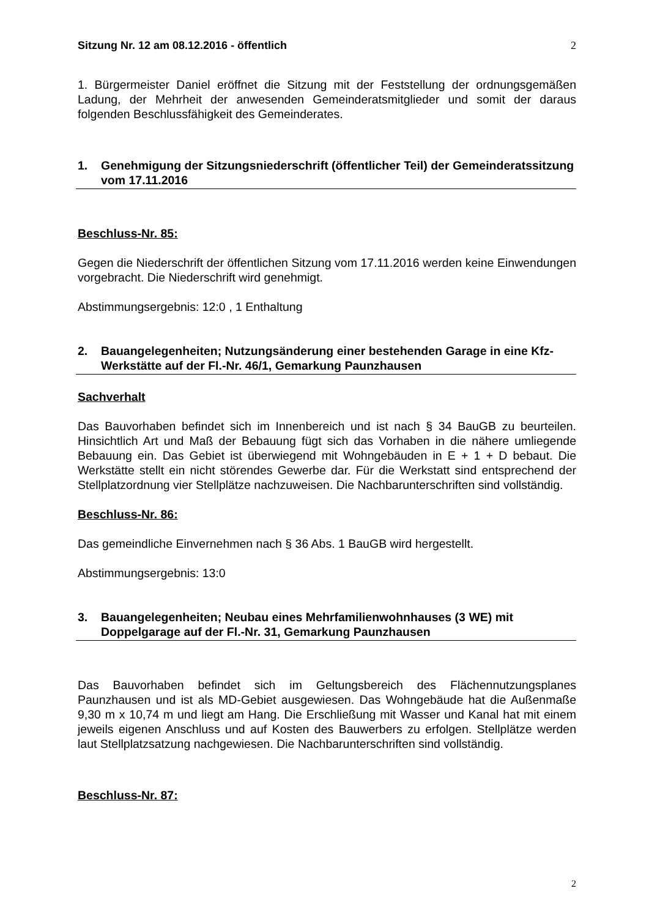Sitzung Nr. 12 am 08.12.2016 - öffentlich 2
1. Bürgermeister Daniel eröffnet die Sitzung mit der Feststellung der ordnungsgemäßen Ladung, der Mehrheit der anwesenden Gemeinderatsmitglieder und somit der daraus folgenden Beschlussfähigkeit des Gemeinderates.
1. Genehmigung der Sitzungsniederschrift (öffentlicher Teil) der Gemeinderatssitzung vom 17.11.2016
Beschluss-Nr. 85:
Gegen die Niederschrift der öffentlichen Sitzung vom 17.11.2016 werden keine Einwendungen vorgebracht. Die Niederschrift wird genehmigt.
Abstimmungsergebnis: 12:0 , 1 Enthaltung
2. Bauangelegenheiten; Nutzungsänderung einer bestehenden Garage in eine Kfz-Werkstätte auf der Fl.-Nr. 46/1, Gemarkung Paunzhausen
Sachverhalt
Das Bauvorhaben befindet sich im Innenbereich und ist nach § 34 BauGB zu beurteilen. Hinsichtlich Art und Maß der Bebauung fügt sich das Vorhaben in die nähere umliegende Bebauung ein. Das Gebiet ist überwiegend mit Wohngebäuden in E + 1 + D bebaut. Die Werkstätte stellt ein nicht störendes Gewerbe dar. Für die Werkstatt sind entsprechend der Stellplatzordnung vier Stellplätze nachzuweisen. Die Nachbarunterschriften sind vollständig.
Beschluss-Nr. 86:
Das gemeindliche Einvernehmen nach § 36 Abs. 1 BauGB wird hergestellt.
Abstimmungsergebnis: 13:0
3. Bauangelegenheiten; Neubau eines Mehrfamilienwohnhauses (3 WE) mit Doppelgarage auf der Fl.-Nr. 31, Gemarkung Paunzhausen
Das Bauvorhaben befindet sich im Geltungsbereich des Flächennutzungsplanes Paunzhausen und ist als MD-Gebiet ausgewiesen. Das Wohngebäude hat die Außenmaße 9,30 m x 10,74 m und liegt am Hang. Die Erschließung mit Wasser und Kanal hat mit einem jeweils eigenen Anschluss und auf Kosten des Bauwerbers zu erfolgen. Stellplätze werden laut Stellplatzsatzung nachgewiesen. Die Nachbarunterschriften sind vollständig.
Beschluss-Nr. 87:
2